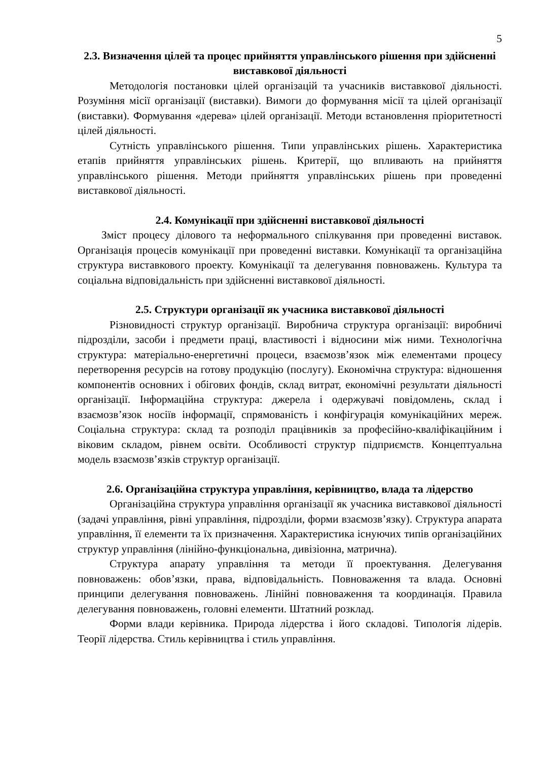5
2.3. Визначення цілей та процес прийняття управлінського рішення при здійсненні виставкової діяльності
Методологія постановки цілей організацій та учасників виставкової діяльності. Розуміння місії організації (виставки). Вимоги до формування місії та цілей організації (виставки). Формування «дерева» цілей організації. Методи встановлення пріоритетності цілей діяльності.
Сутність управлінського рішення. Типи управлінських рішень. Характеристика етапів прийняття управлінських рішень. Критерії, що впливають на прийняття управлінського рішення. Методи прийняття управлінських рішень при проведенні виставкової діяльності.
2.4. Комунікації при здійсненні виставкової діяльності
Зміст процесу ділового та неформального спілкування при проведенні виставок. Організація процесів комунікації при проведенні виставки. Комунікації та організаційна структура виставкового проекту. Комунікації та делегування повноважень. Культура та соціальна відповідальність при здійсненні виставкової діяльності.
2.5. Структури організації як учасника виставкової діяльності
Різновидності структур організації. Виробнича структура організації: виробничі підрозділи, засоби і предмети праці, властивості і відносини між ними. Технологічна структура: матеріально-енергетичні процеси, взаємозв’язок між елементами процесу перетворення ресурсів на готову продукцію (послугу). Економічна структура: відношення компонентів основних і обігових фондів, склад витрат, економічні результати діяльності організації. Інформаційна структура: джерела і одержувачі повідомлень, склад і взаємозв’язок носіїв інформації, спрямованість і конфігурація комунікаційних мереж. Соціальна структура: склад та розподіл працівників за професійно-кваліфікаційним і віковим складом, рівнем освіти. Особливості структур підприємств. Концептуальна модель взаємозв’язків структур організації.
2.6. Організаційна структура управління, керівництво, влада та лідерство
Організаційна структура управління організації як учасника виставкової діяльності (задачі управління, рівні управління, підрозділи, форми взаємозв’язку). Структура апарата управління, її елементи та їх призначення. Характеристика існуючих типів організаційних структур управління (лінійно-функціональна, дивізіонна, матрична).
Структура апарату управління та методи її проектування. Делегування повноважень: обов’язки, права, відповідальність. Повноваження та влада. Основні принципи делегування повноважень. Лінійні повноваження та координація. Правила делегування повноважень, головні елементи. Штатний розклад.
Форми влади керівника. Природа лідерства і його складові. Типологія лідерів. Теорії лідерства. Стиль керівництва і стиль управління.